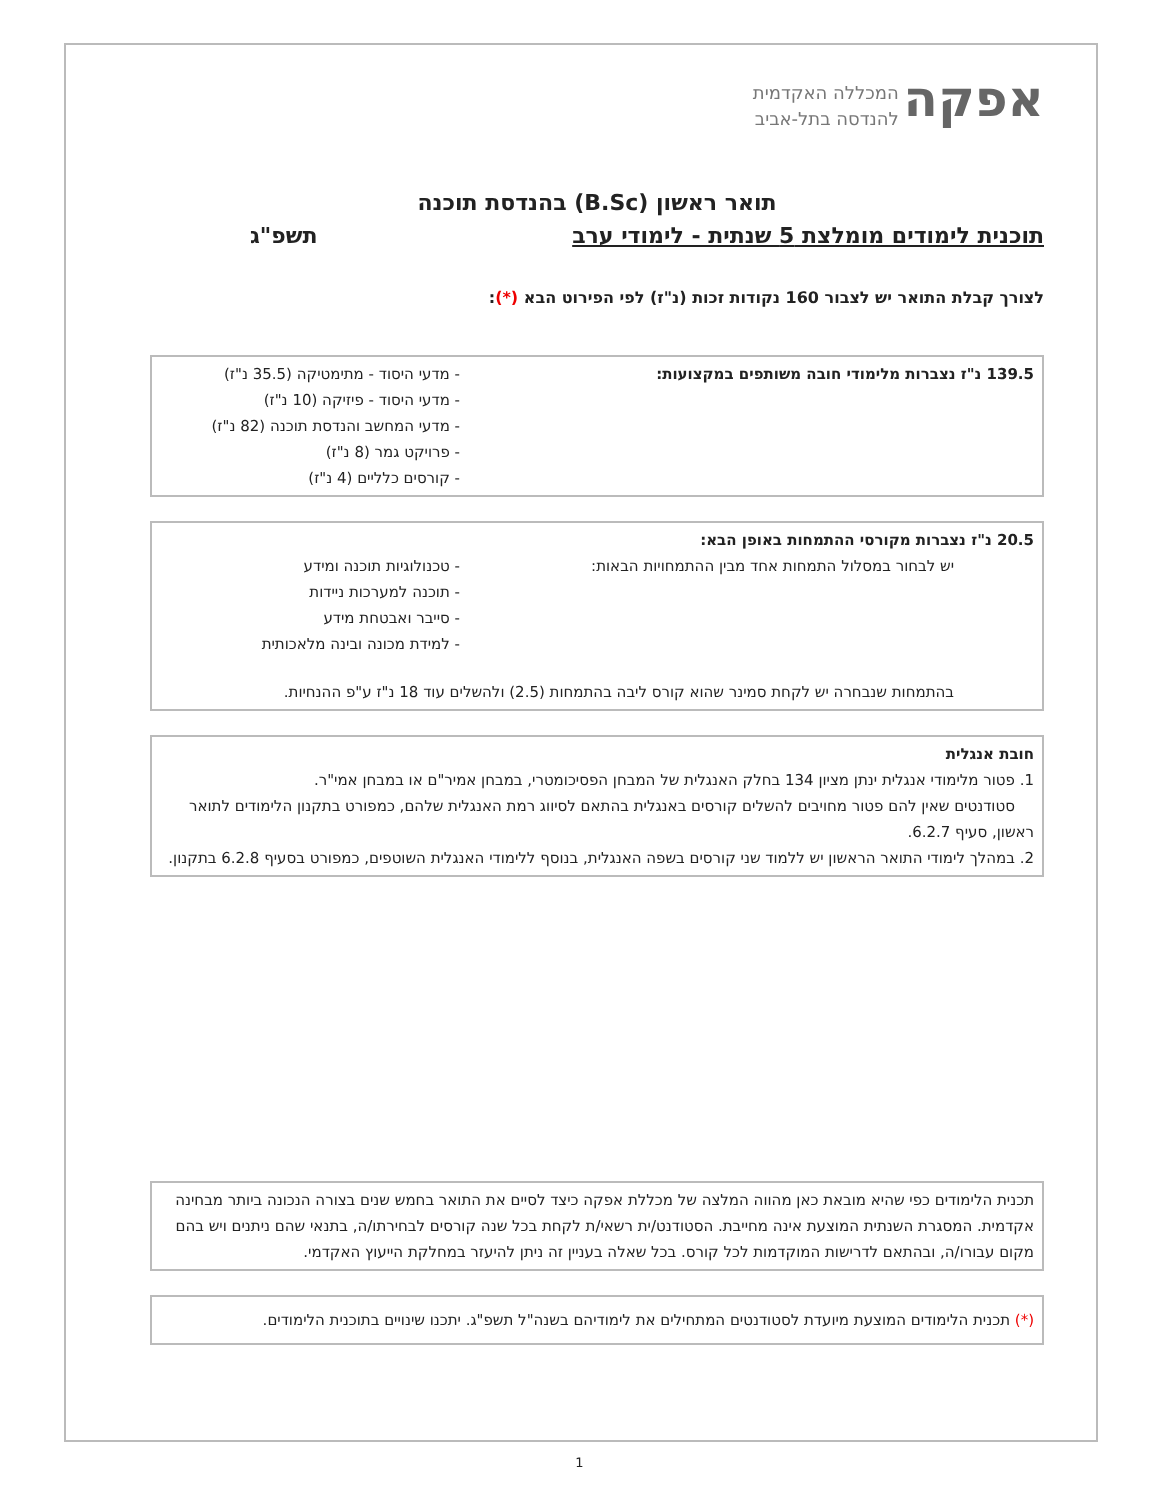אפקה המכללה האקדמית
להנדסה בתל-אביב
תואר ראשון (B.Sc) בהנדסת תוכנה
תוכנית לימודים מומלצת 5 שנתית - לימודי ערב תשפ"ג
לצורך קבלת התואר יש לצבור 160 נקודות זכות (נ"ז) לפי הפירוט הבא (*):
139.5 נ"ז נצברות מלימודי חובה משותפים במקצועות:
- מדעי היסוד - מתימטיקה (35.5 נ"ז)
- מדעי היסוד - פיזיקה (10 נ"ז)
- מדעי המחשב והנדסת תוכנה (82 נ"ז)
- פרויקט גמר (8 נ"ז)
- קורסים כלליים (4 נ"ז)
20.5 נ"ז נצברות מקורסי ההתמחות באופן הבא:
יש לבחור במסלול התמחות אחד מבין ההתמחויות הבאות:
- טכנולוגיות תוכנה ומידע
- תוכנה למערכות ניידות
- סייבר ואבטחת מידע
- למידת מכונה ובינה מלאכותית
בהתמחות שנבחרה יש לקחת סמינר שהוא קורס ליבה בהתמחות (2.5) ולהשלים עוד 18 נ"ז ע"פ ההנחיות.
חובת אנגלית
1. פטור מלימודי אנגלית ינתן מציון 134 בחלק האנגלית של המבחן הפסיכומטרי, במבחן אמיר"ם או במבחן אמי"ר.
סטודנטים שאין להם פטור מחויבים להשלים קורסים באנגלית בהתאם לסיווג רמת האנגלית שלהם, כמפורט בתקנון הלימודים לתואר ראשון, סעיף 6.2.7.
2. במהלך לימודי התואר הראשון יש ללמוד שני קורסים בשפה האנגלית, בנוסף ללימודי האנגלית השוטפים, כמפורט בסעיף 6.2.8 בתקנון.
תכנית הלימודים כפי שהיא מובאת כאן מהווה המלצה של מכללת אפקה כיצד לסיים את התואר בחמש שנים בצורה הנכונה ביותר מבחינה אקדמית. המסגרת השנתית המוצעת אינה מחייבת. הסטודנט/ית רשאי/ת לקחת בכל שנה קורסים לבחירתו/ה, בתנאי שהם ניתנים ויש בהם מקום עבורו/ה, ובהתאם לדרישות המוקדמות לכל קורס. בכל שאלה בעניין זה ניתן להיעזר במחלקת הייעוץ האקדמי.
(*) תכנית הלימודים המוצעת מיועדת לסטודנטים המתחילים את לימודיהם בשנה"ל תשפ"ג. יתכנו שינויים בתוכנית הלימודים.
1